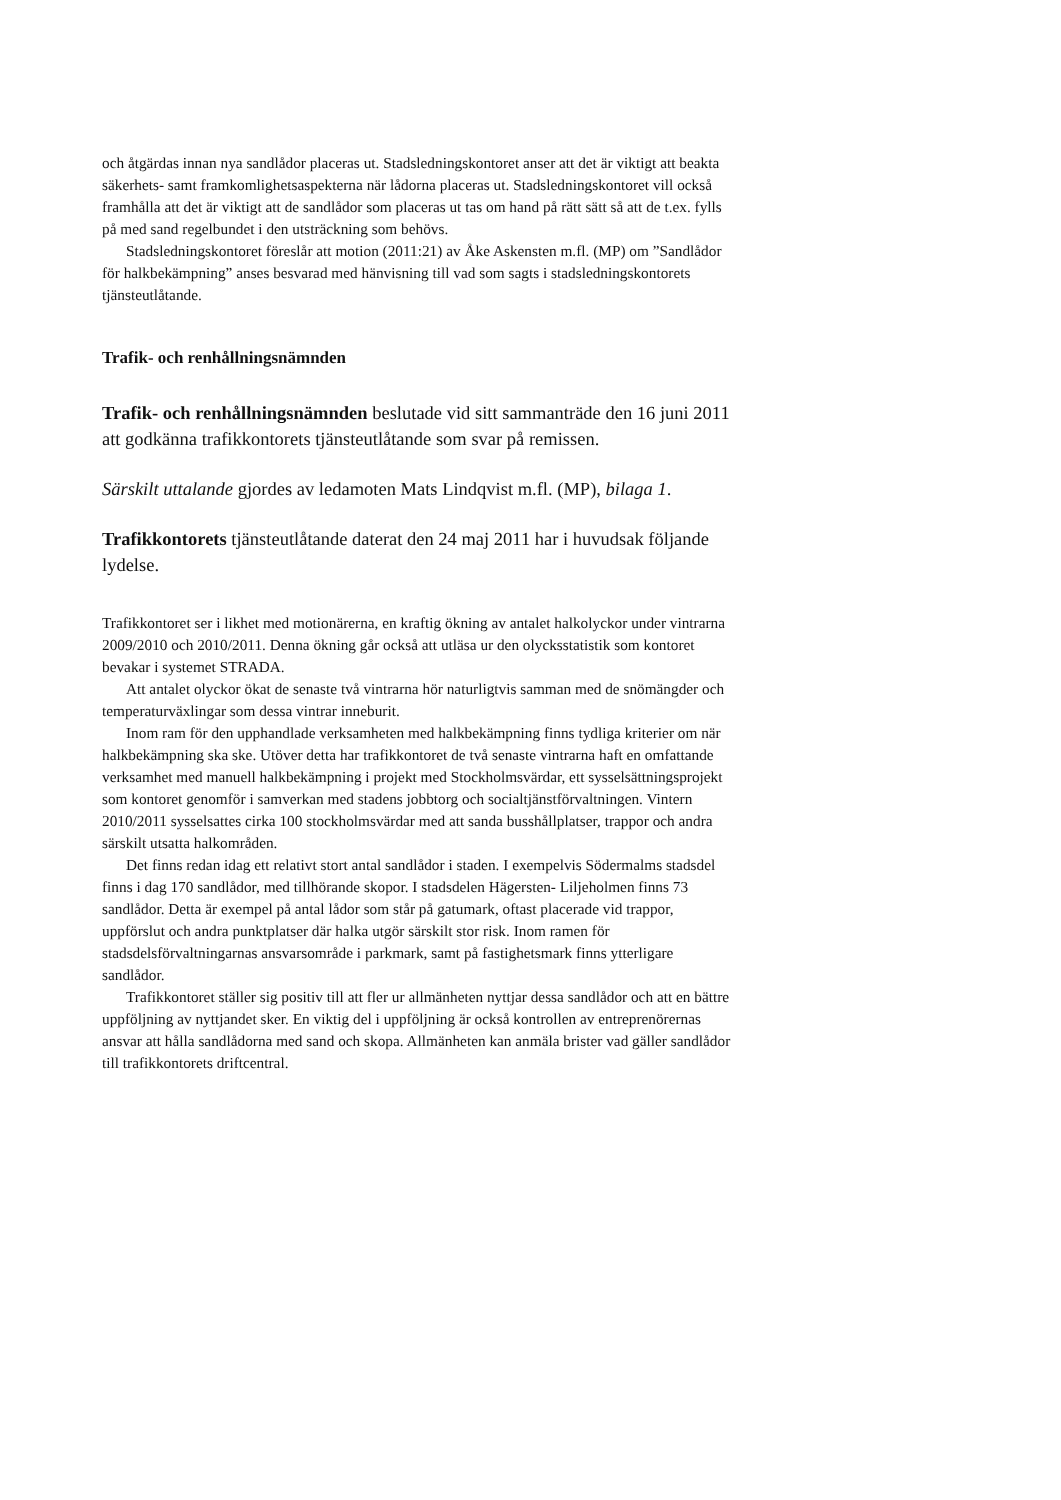och åtgärdas innan nya sandlådor placeras ut. Stadsledningskontoret anser att det är viktigt att beakta säkerhets- samt framkomlighetsaspekterna när lådorna placeras ut. Stadsledningskontoret vill också framhålla att det är viktigt att de sandlådor som placeras ut tas om hand på rätt sätt så att de t.ex. fylls på med sand regelbundet i den utsträckning som behövs.
Stadsledningskontoret föreslår att motion (2011:21) av Åke Askensten m.fl. (MP) om ”Sandlådor för halkbekämpning” anses besvarad med hänvisning till vad som sagts i stadsledningskontorets tjänsteutlåtande.
Trafik- och renhållningsnämnden
Trafik- och renhållningsnämnden beslutade vid sitt sammanträde den 16 juni 2011 att godkänna trafikkontorets tjänsteutlåtande som svar på remissen.
Särskilt uttalande gjordes av ledamoten Mats Lindqvist m.fl. (MP), bilaga 1.
Trafikkontorets tjänsteutlåtande daterat den 24 maj 2011 har i huvudsak följande lydelse.
Trafikkontoret ser i likhet med motionärerna, en kraftig ökning av antalet halkolyckor under vintrarna 2009/2010 och 2010/2011. Denna ökning går också att utläsa ur den olycksstatistik som kontoret bevakar i systemet STRADA.
Att antalet olyckor ökat de senaste två vintrarna hör naturligtvis samman med de snömängder och temperaturväxlingar som dessa vintrar inneburit.
Inom ram för den upphandlade verksamheten med halkbekämpning finns tydliga kriterier om när halkbekämpning ska ske. Utöver detta har trafikkontoret de två senaste vintrarna haft en omfattande verksamhet med manuell halkbekämpning i projekt med Stockholmsvärdar, ett sysselsättningsprojekt som kontoret genomför i samverkan med stadens jobbtorg och socialtjänstförvaltningen. Vintern 2010/2011 sysselsattes cirka 100 stockholmsvärdar med att sanda busshållplatser, trappor och andra särskilt utsatta halkområden.
Det finns redan idag ett relativt stort antal sandlådor i staden. I exempelvis Södermalms stadsdel finns i dag 170 sandlådor, med tillhörande skopor. I stadsdelen Hägersten- Liljeholmen finns 73 sandlådor. Detta är exempel på antal lådor som står på gatumark, oftast placerade vid trappor, uppförslut och andra punktplatser där halka utgör särskilt stor risk. Inom ramen för stadsdelsförvaltningarnas ansvarsområde i parkmark, samt på fastighetsmark finns ytterligare sandlådor.
Trafikkontoret ställer sig positiv till att fler ur allmänheten nyttjar dessa sandlådor och att en bättre uppföljning av nyttjandet sker. En viktig del i uppföljning är också kontrollen av entreprenörernas ansvar att hålla sandlådorna med sand och skopa. Allmänheten kan anmäla brister vad gäller sandlådor till trafikkontorets driftcentral.